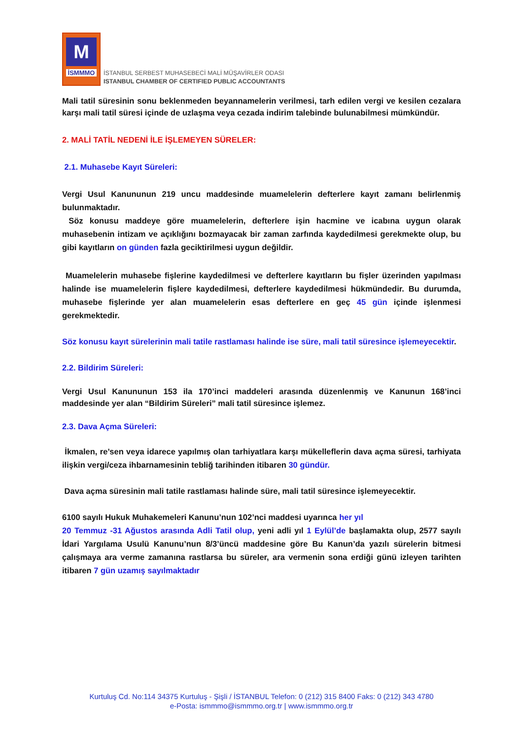M
İSMMMO
İSTANBUL SERBEST MUHASEBECİ MALİ MÜŞAVİRLER ODASI
ISTANBUL CHAMBER OF CERTIFIED PUBLIC ACCOUNTANTS
Mali tatil süresinin sonu beklenmeden beyannamelerin verilmesi, tarh edilen vergi ve kesilen cezalara karşı mali tatil süresi içinde de uzlaşma veya cezada indirim talebinde bulunabilmesi mümkündür.
2. MALİ TATİL NEDENİ İLE İŞLEMEYEN SÜRELER:
2.1. Muhasebe Kayıt Süreleri:
Vergi Usul Kanununun 219 uncu maddesinde muamelelerin defterlere kayıt zamanı belirlenmiş bulunmaktadır.
Söz konusu maddeye göre muamelelerin, defterlere işin hacmine ve icabına uygun olarak muhasebenin intizam ve açıklığını bozmayacak bir zaman zarfında kaydedilmesi gerekmekte olup, bu gibi kayıtların on günden fazla geciktirilmesi uygun değildir.
Muamelelerin muhasebe fişlerine kaydedilmesi ve defterlere kayıtların bu fişler üzerinden yapılması halinde ise muamelelerin fişlere kaydedilmesi, defterlere kaydedilmesi hükmündedir. Bu durumda, muhasebe fişlerinde yer alan muamelelerin esas defterlere en geç 45 gün içinde işlenmesi gerekmektedir.
Söz konusu kayıt sürelerinin mali tatile rastlaması halinde ise süre, mali tatil süresince işlemeyecektir.
2.2. Bildirim Süreleri:
Vergi Usul Kanununun 153 ila 170’inci maddeleri arasında düzenlenmiş ve Kanunun 168’inci maddesinde yer alan “Bildirim Süreleri” mali tatil süresince işlemez.
2.3. Dava Açma Süreleri:
İkmalen, re’sen veya idarece yapılmış olan tarhiyatlara karşı mükelleflerin dava açma süresi, tarhiyata ilişkin vergi/ceza ihbarnamesinin tebliğ tarihinden itibaren 30 gündür.
Dava açma süresinin mali tatile rastlaması halinde süre, mali tatil süresince işlemeyecektir.
6100 sayılı Hukuk Muhakemeleri Kanunu’nun 102’nci maddesi uyarınca her yıl
20 Temmuz -31 Ağustos arasında Adli Tatil olup, yeni adli yıl 1 Eylül’de başlamakta olup, 2577 sayılı İdari Yargılama Usulü Kanunu’nun 8/3’üncü maddesine göre Bu Kanun’da yazılı sürelerin bitmesi çalışmaya ara verme zamanına rastlarsa bu süreler, ara vermenin sona erdiği günü izleyen tarihten itibaren 7 gün uzamış sayılmaktadır
Kurtuluş Cd. No:114 34375 Kurtuluş - Şişli / İSTANBUL Telefon: 0 (212) 315 8400 Faks: 0 (212) 343 4780
e-Posta: ismmmo@ismmmo.org.tr | www.ismmmo.org.tr